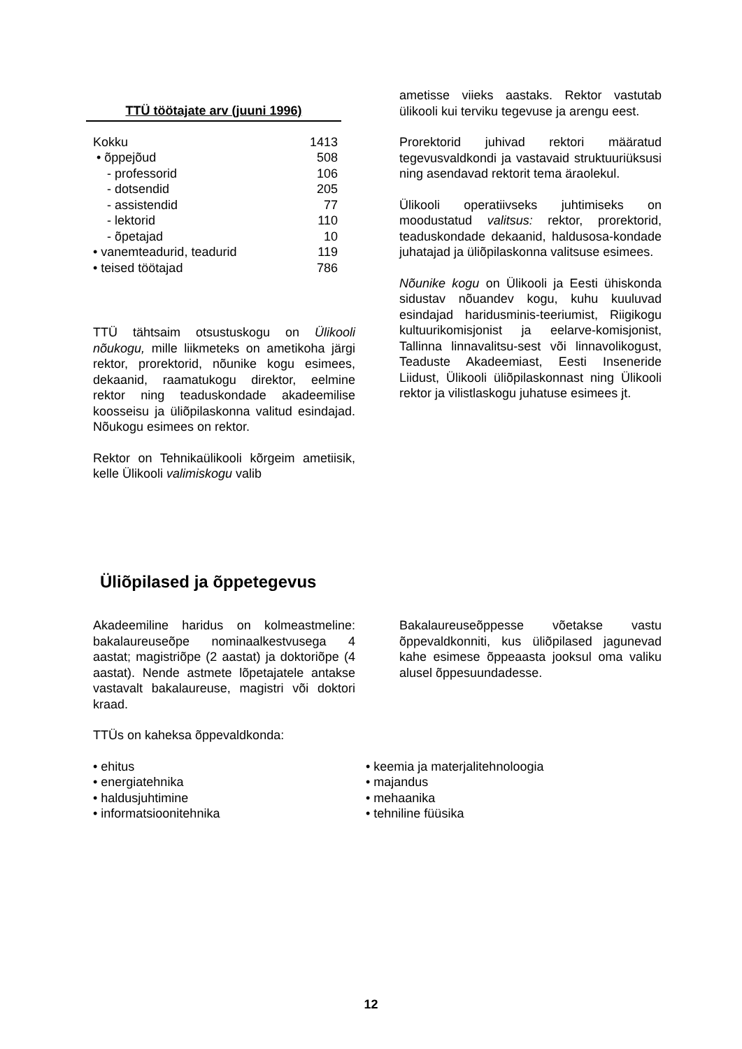TTÜ töötajate arv (juuni 1996)
| Kokku | 1413 |
| • õppejõud | 508 |
| - professorid | 106 |
| - dotsendid | 205 |
| - assistendid | 77 |
| - lektorid | 110 |
| - õpetajad | 10 |
| • vanemteadurid, teadurid | 119 |
| • teised töötajad | 786 |
TTÜ tähtsaim otsustuskogu on Ülikooli nõukogu, mille liikmeteks on ametikoha järgi rektor, prorektorid, nõunike kogu esimees, dekaanid, raamatukogu direktor, eelmine rektor ning teaduskondade akadeemilise koosseisu ja üliõpilaskonna valitud esindajad. Nõukogu esimees on rektor.
Rektor on Tehnikaülikooli kõrgeim ametiisik, kelle Ülikooli valimiskogu valib
ametisse viieks aastaks. Rektor vastutab ülikooli kui terviku tegevuse ja arengu eest.
Prorektorid juhivad rektori määratud tegevusvaldkondi ja vastavaid struktuuriüksusi ning asendavad rektorit tema äraolekul.
Ülikooli operatiivseks juhtimiseks on moodustatud valitsus: rektor, prorektorid, teaduskondade dekaanid, haldusosa-kondade juhatajad ja üliõpilaskonna valitsuse esimees.
Nõunike kogu on Ülikooli ja Eesti ühiskonda sidustav nõuandev kogu, kuhu kuuluvad esindajad haridusminis-teeriumist, Riigikogu kultuurikomisjonist ja eelarve-komisjonist, Tallinna linnavalitsu-sest või linnavolikogust, Teaduste Akadeemiast, Eesti Inseneride Liidust, Ülikooli üliõpilaskonnast ning Ülikooli rektor ja vilistlaskogu juhatuse esimees jt.
Üliõpilased ja õppetegevus
Akadeemiline haridus on kolmeastmeline: bakalaureuseõpe nominaalkestvusega 4 aastat; magistriõpe (2 aastat) ja doktoriõpe (4 aastat). Nende astmete lõpetajatele antakse vastavalt bakalaureuse, magistri või doktori kraad.
TTÜs on kaheksa õppevaldkonda:
Bakalaureuseõppesse võetakse vastu õppevaldkonniti, kus üliõpilased jagunevad kahe esimese õppeaasta jooksul oma valiku alusel õppesuundadesse.
• ehitus
• energiatehnika
• haldusjuhtimine
• informatsioonitehnika
• keemia ja materjalitehnoloogia
• majandus
• mehaanika
• tehniline füüsika
12